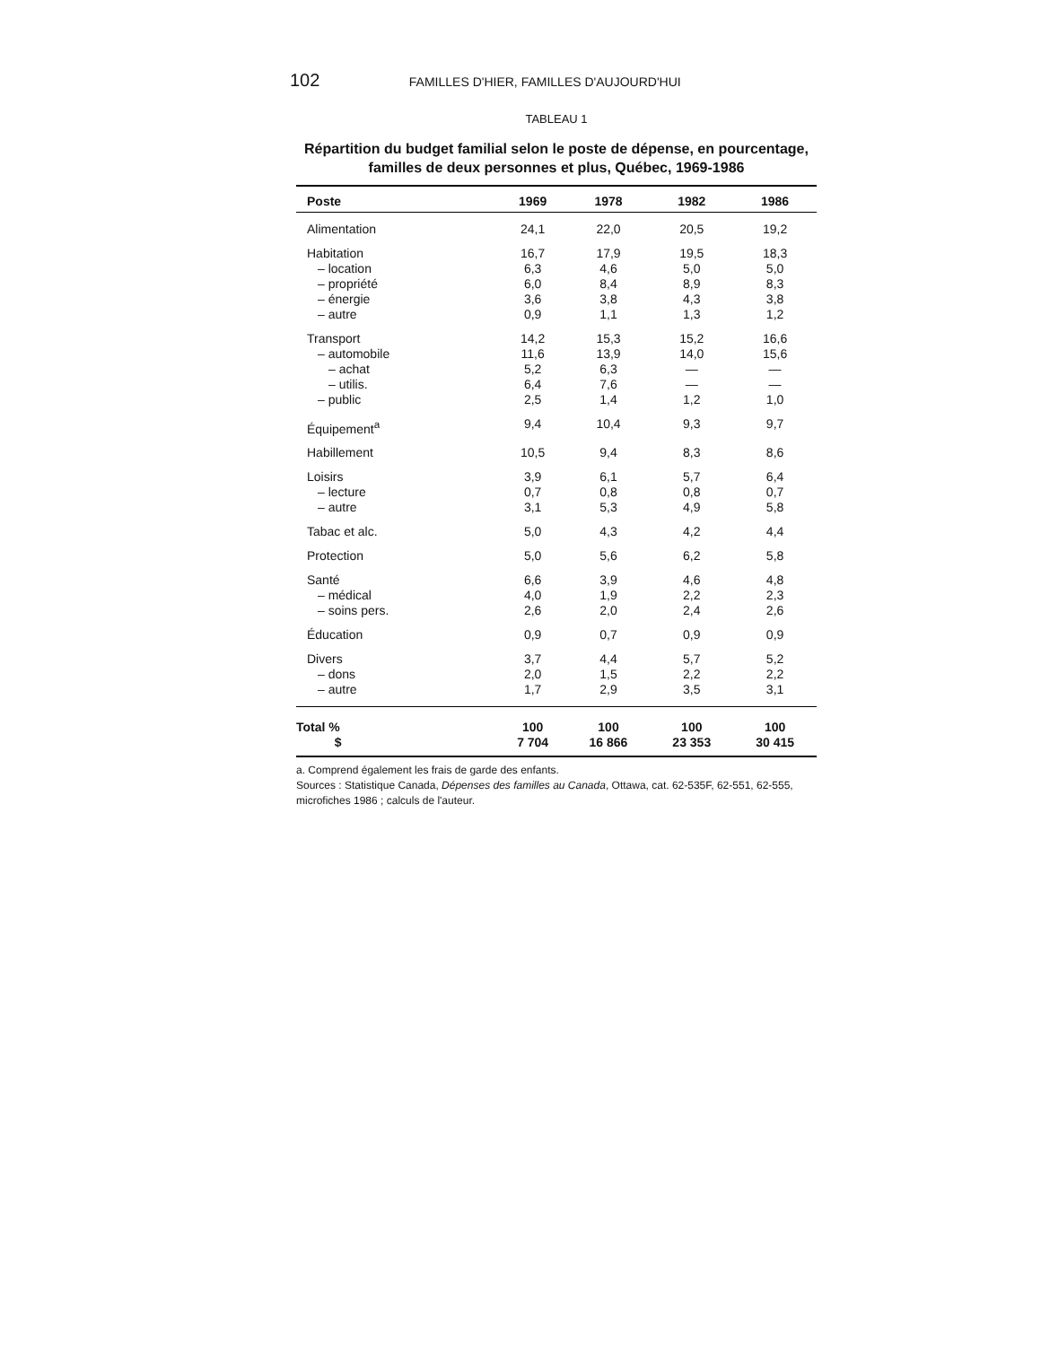102 FAMILLES D'HIER, FAMILLES D'AUJOURD'HUI
TABLEAU 1
Répartition du budget familial selon le poste de dépense, en pourcentage, familles de deux personnes et plus, Québec, 1969-1986
| Poste | 1969 | 1978 | 1982 | 1986 |
| --- | --- | --- | --- | --- |
| Alimentation | 24,1 | 22,0 | 20,5 | 19,2 |
| Habitation | 16,7 | 17,9 | 19,5 | 18,3 |
| – location | 6,3 | 4,6 | 5,0 | 5,0 |
| – propriété | 6,0 | 8,4 | 8,9 | 8,3 |
| – énergie | 3,6 | 3,8 | 4,3 | 3,8 |
| – autre | 0,9 | 1,1 | 1,3 | 1,2 |
| Transport | 14,2 | 15,3 | 15,2 | 16,6 |
| – automobile | 11,6 | 13,9 | 14,0 | 15,6 |
| – achat | 5,2 | 6,3 | — | — |
| – utilis. | 6,4 | 7,6 | — | — |
| – public | 2,5 | 1,4 | 1,2 | 1,0 |
| Équipement<sup>a</sup> | 9,4 | 10,4 | 9,3 | 9,7 |
| Habillement | 10,5 | 9,4 | 8,3 | 8,6 |
| Loisirs | 3,9 | 6,1 | 5,7 | 6,4 |
| – lecture | 0,7 | 0,8 | 0,8 | 0,7 |
| – autre | 3,1 | 5,3 | 4,9 | 5,8 |
| Tabac et alc. | 5,0 | 4,3 | 4,2 | 4,4 |
| Protection | 5,0 | 5,6 | 6,2 | 5,8 |
| Santé | 6,6 | 3,9 | 4,6 | 4,8 |
| – médical | 4,0 | 1,9 | 2,2 | 2,3 |
| – soins pers. | 2,6 | 2,0 | 2,4 | 2,6 |
| Éducation | 0,9 | 0,7 | 0,9 | 0,9 |
| Divers | 3,7 | 4,4 | 5,7 | 5,2 |
| – dons | 2,0 | 1,5 | 2,2 | 2,2 |
| – autre | 1,7 | 2,9 | 3,5 | 3,1 |
| Total % $ | 100 7 704 | 100 16 866 | 100 23 353 | 100 30 415 |
a. Comprend également les frais de garde des enfants.
Sources : Statistique Canada, Dépenses des familles au Canada, Ottawa, cat. 62-535F, 62-551, 62-555, microfiches 1986 ; calculs de l'auteur.